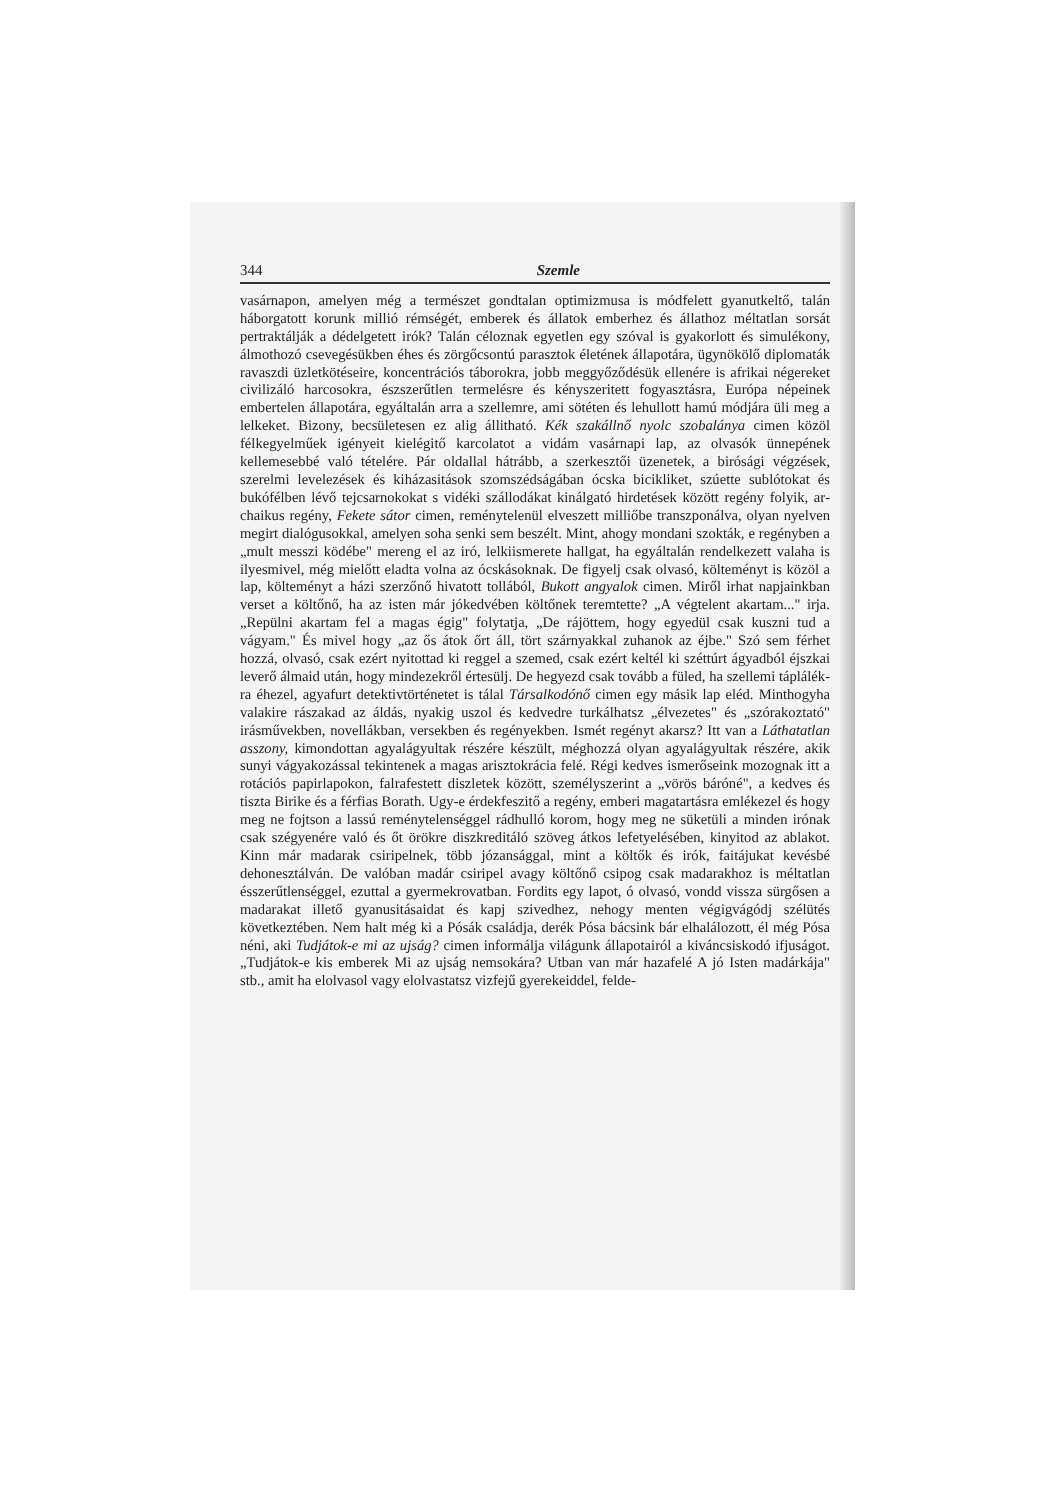344 Szemle
vasárnapon, amelyen még a természet gondtalan optimizmusa is módfe­lett gyanutkeltő, talán háborgatott korunk millió rémségét, emberek és állatok emberhez és állathoz méltatlan sorsát pertraktálják a dédelgetett irók? Talán céloznak egyetlen egy szóval is gyakorlott és simulékony, álmothozó csevegésükben éhes és zörgőcsontú parasztok életének álla­potára, ügynökölő diplomaták ravaszdi üzletkötéseire, koncentrációs tá­borokra, jobb meggyőződésük ellenére is afrikai négereket civilizáló har­cosokra, észszerűtlen termelésre és kényszeritett fogyasztásra, Európa népeinek embertelen állapotára, egyáltalán arra a szellemre, ami sötéten és lehullott hamú módjára üli meg a lelkeket. Bizony, becsületesen ez alig állitható. Kék szakállnő nyolc szobalánya cimen közöl félkegyel­műek igényeit kielégitő karcolatot a vidám vasárnapi lap, az olvasók ünnepének kellemesebbé való tételére. Pár oldallal hátrább, a szerkesztői üzenetek, a birósági végzések, szerelmi levelezések és kiházasitások szom­szédságában ócska bicikliket, szúette sublótokat és bukófélben lévő tejcsar­nokokat s vidéki szállodákat kinálgató hirdetések között regény folyik, ar­chaikus regény, Fekete sátor cimen, reménytelenül elveszett milliőbe transz­ponálva, olyan nyelven megirt dialógusokkal, amelyen soha senki sem beszélt. Mint, ahogy mondani szokták, e regényben a „mult messzi kö­débe" mereng el az iró, lelkiismerete hallgat, ha egyáltalán rendelke­zett valaha is ilyesmivel, még mielőtt eladta volna az ócskásoknak. De figyelj csak olvasó, költeményt is közöl a lap, költeményt a házi szerző­nő hivatott tollából, Bukott angyalok cimen. Miről irhat napjainkban verset a költőnő, ha az isten már jókedvében költőnek teremtette? „A végtelent akartam..." irja. „Repülni akartam fel a magas égig" folytat­ja, „De rájöttem, hogy egyedül csak kuszni tud a vágyam." És mivel hogy „az ős átok őrt áll, tört szárnyakkal zuhanok az éjbe." Szó sem férhet hozzá, olvasó, csak ezért nyitottad ki reggel a szemed, csak ez­ért keltél ki széttúrt ágyadból éjszkai leverő álmaid után, hogy mind­ezekről értesülj. De hegyezd csak tovább a füled, ha szellemi táplálék­ra éhezel, agyafurt detektivtörténetet is tálal Társalkodónő cimen egy másik lap eléd. Minthogyha valakire rászakad az áldás, nyakig uszol és kedvedre turkálhatsz „élvezetes" és „szórakoztató" irásművekben, no­vellákban, versekben és regényekben. Ismét regényt akarsz? Itt van a Láthatatlan asszony, kimondottan agyalágyultak részére készült, még­hozzá olyan agyalágyultak részére, akik sunyi vágyakozással tekintenek a magas arisztokrácia felé. Régi kedves ismerőseink mozognak itt a rotá­ciós papirlapokon, falrafestett diszletek között, személyszerint a „vörös báróné", a kedves és tiszta Birike és a férfias Borath. Ugy-e érdekfeszitő a regény, emberi magatartásra emlékezel és hogy meg ne fojtson a las­sú reménytelenséggel rádhulló korom, hogy meg ne süketüli a minden irónak csak szégyenére való és őt örökre diszkreditáló szöveg átkos le­fetyelésében, kinyitod az ablakot. Kinn már madarak csiripelnek, több józansággal, mint a költők és irók, faitájukat kevésbé dehonesztálván. De valóban madár csiripel avagy költőnő csipog csak madarakhoz is méltatlan ésszerűtlenséggel, ezuttal a gyermekrovatban. Fordits egy la­pot, ó olvasó, vondd vissza sürgősen a madarakat illető gyanusitásaidat és kapj szivedhez, nehogy menten végigvágódj szélütés következtében. Nem halt még ki a Pósák családja, derék Pósa bácsink bár elhalálozott, él még Pósa néni, aki Tudjátok-e mi az ujság? cimen informálja vilá­gunk állapotairól a kiváncsiskodó ifjuságot. „Tudjátok-e kis emberek Mi az ujság nemsokára? Utban van már hazafelé A jó Isten madárká­ja" stb., amit ha elolvasol vagy elolvastatsz vizfejű gyerekeiddel, felde-